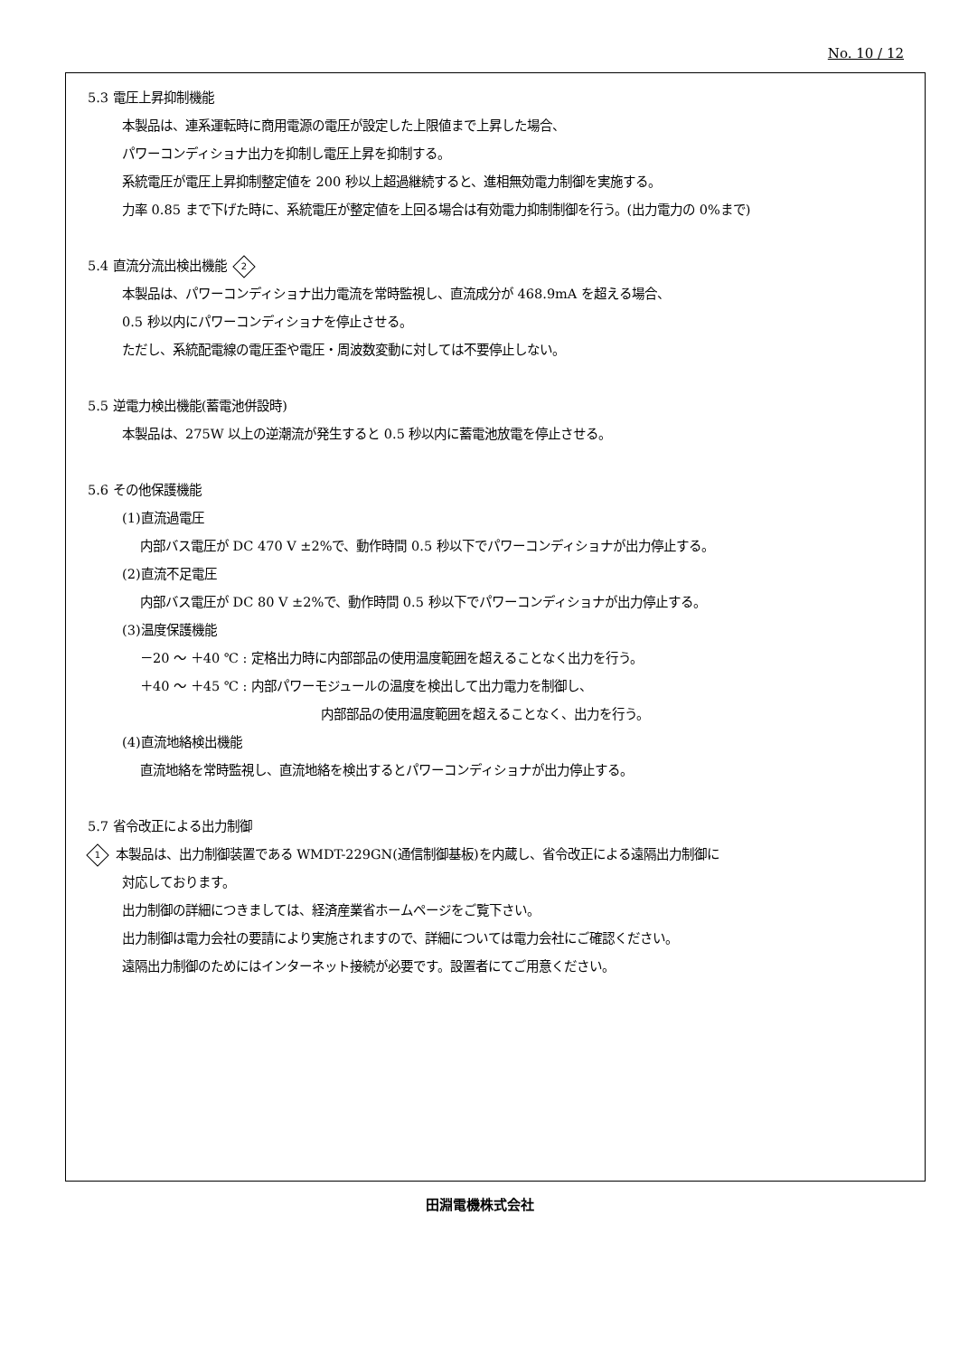No. 10 / 12
5.3 電圧上昇抑制機能
本製品は、連系運転時に商用電源の電圧が設定した上限値まで上昇した場合、
パワーコンディショナ出力を抑制し電圧上昇を抑制する。
系統電圧が電圧上昇抑制整定値を 200 秒以上超過継続すると、進相無効電力制御を実施する。
力率 0.85 まで下げた時に、系統電圧が整定値を上回る場合は有効電力抑制制御を行う。(出力電力の 0%まで)
5.4 直流分流出検出機能 2
本製品は、パワーコンディショナ出力電流を常時監視し、直流成分が 468.9mA を超える場合、
0.5 秒以内にパワーコンディショナを停止させる。
ただし、系統配電線の電圧歪や電圧・周波数変動に対しては不要停止しない。
5.5 逆電力検出機能(蓄電池併設時)
本製品は、275W 以上の逆潮流が発生すると 0.5 秒以内に蓄電池放電を停止させる。
5.6 その他保護機能
(1)直流過電圧
内部バス電圧が DC 470 V ±2%で、動作時間 0.5 秒以下でパワーコンディショナが出力停止する。
(2)直流不足電圧
内部バス電圧が DC 80 V ±2%で、動作時間 0.5 秒以下でパワーコンディショナが出力停止する。
(3)温度保護機能
－20 ～ ＋40 ℃ : 定格出力時に内部部品の使用温度範囲を超えることなく出力を行う。
＋40 ～ ＋45 ℃ : 内部パワーモジュールの温度を検出して出力電力を制御し、
内部部品の使用温度範囲を超えることなく、出力を行う。
(4)直流地絡検出機能
直流地絡を常時監視し、直流地絡を検出するとパワーコンディショナが出力停止する。
5.7 省令改正による出力制御
1 本製品は、出力制御装置である WMDT-229GN(通信制御基板)を内蔵し、省令改正による遠隔出力制御に
対応しております。
出力制御の詳細につきましては、経済産業省ホームページをご覧下さい。
出力制御は電力会社の要請により実施されますので、詳細については電力会社にご確認ください。
遠隔出力制御のためにはインターネット接続が必要です。設置者にてご用意ください。
田淵電機株式会社